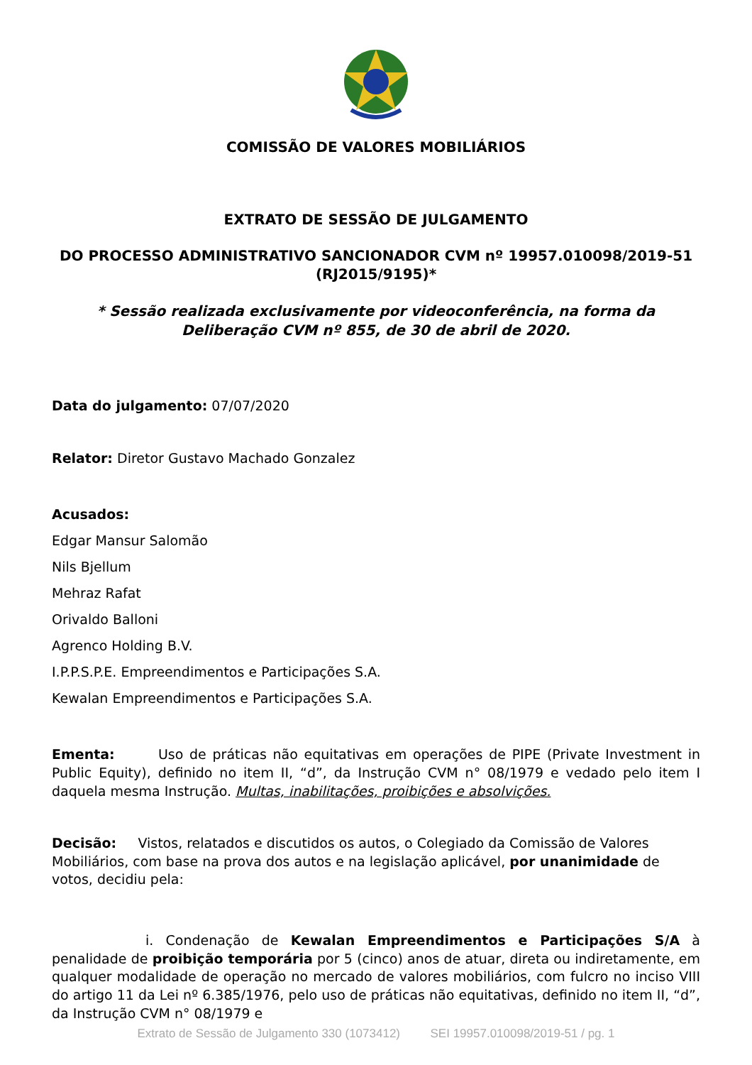COMISSÃO DE VALORES MOBILIÁRIOS
EXTRATO DE SESSÃO DE JULGAMENTO
DO PROCESSO ADMINISTRATIVO SANCIONADOR CVM nº 19957.010098/2019-51 (RJ2015/9195)*
* Sessão realizada exclusivamente por videoconferência, na forma da Deliberação CVM nº 855, de 30 de abril de 2020.
Data do julgamento: 07/07/2020
Relator: Diretor Gustavo Machado Gonzalez
Acusados:
Edgar Mansur Salomão
Nils Bjellum
Mehraz Rafat
Orivaldo Balloni
Agrenco Holding B.V.
I.P.P.S.P.E. Empreendimentos e Participações S.A.
Kewalan Empreendimentos e Participações S.A.
Ementa: Uso de práticas não equitativas em operações de PIPE (Private Investment in Public Equity), definido no item II, “d”, da Instrução CVM n° 08/1979 e vedado pelo item I daquela mesma Instrução. Multas, inabilitações, proibições e absolvições.
Decisão: Vistos, relatados e discutidos os autos, o Colegiado da Comissão de Valores Mobiliários, com base na prova dos autos e na legislação aplicável, por unanimidade de votos, decidiu pela:
i. Condenação de Kewalan Empreendimentos e Participações S/A à penalidade de proibição temporária por 5 (cinco) anos de atuar, direta ou indiretamente, em qualquer modalidade de operação no mercado de valores mobiliários, com fulcro no inciso VIII do artigo 11 da Lei nº 6.385/1976, pelo uso de práticas não equitativas, definido no item II, “d”, da Instrução CVM n° 08/1979 e
Extrato de Sessão de Julgamento 330 (1073412) SEI 19957.010098/2019-51 / pg. 1